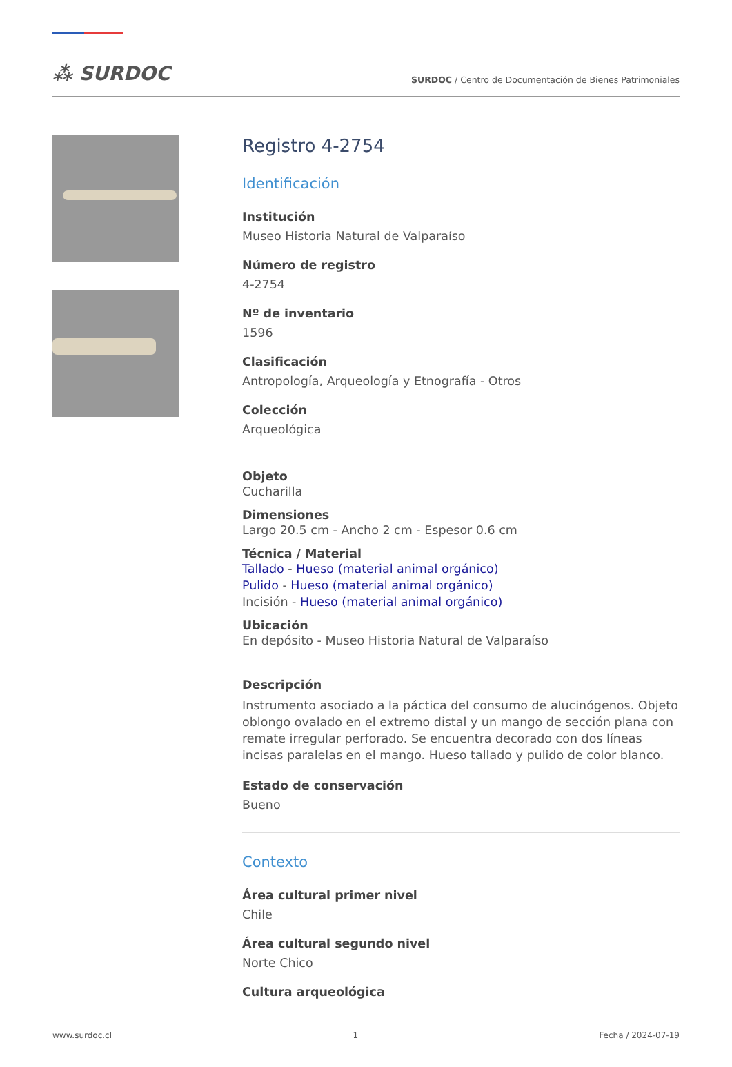⁂ SURDOC
SURDOC / Centro de Documentación de Bienes Patrimoniales
Registro 4-2754
Identificación
Institución
Museo Historia Natural de Valparaíso
Número de registro
4-2754
Nº de inventario
1596
Clasificación
Antropología, Arqueología y Etnografía - Otros
Colección
Arqueológica
Objeto
Cucharilla
Dimensiones
Largo 20.5 cm - Ancho 2 cm - Espesor 0.6 cm
Técnica / Material
Tallado - Hueso (material animal orgánico)
Pulido - Hueso (material animal orgánico)
Incisión - Hueso (material animal orgánico)
Ubicación
En depósito - Museo Historia Natural de Valparaíso
Descripción
Instrumento asociado a la páctica del consumo de alucinógenos. Objeto oblongo ovalado en el extremo distal y un mango de sección plana con remate irregular perforado. Se encuentra decorado con dos líneas incisas paralelas en el mango. Hueso tallado y pulido de color blanco.
Estado de conservación
Bueno
Contexto
Área cultural primer nivel
Chile
Área cultural segundo nivel
Norte Chico
Cultura arqueológica
www.surdoc.cl 1 Fecha / 2024-07-19